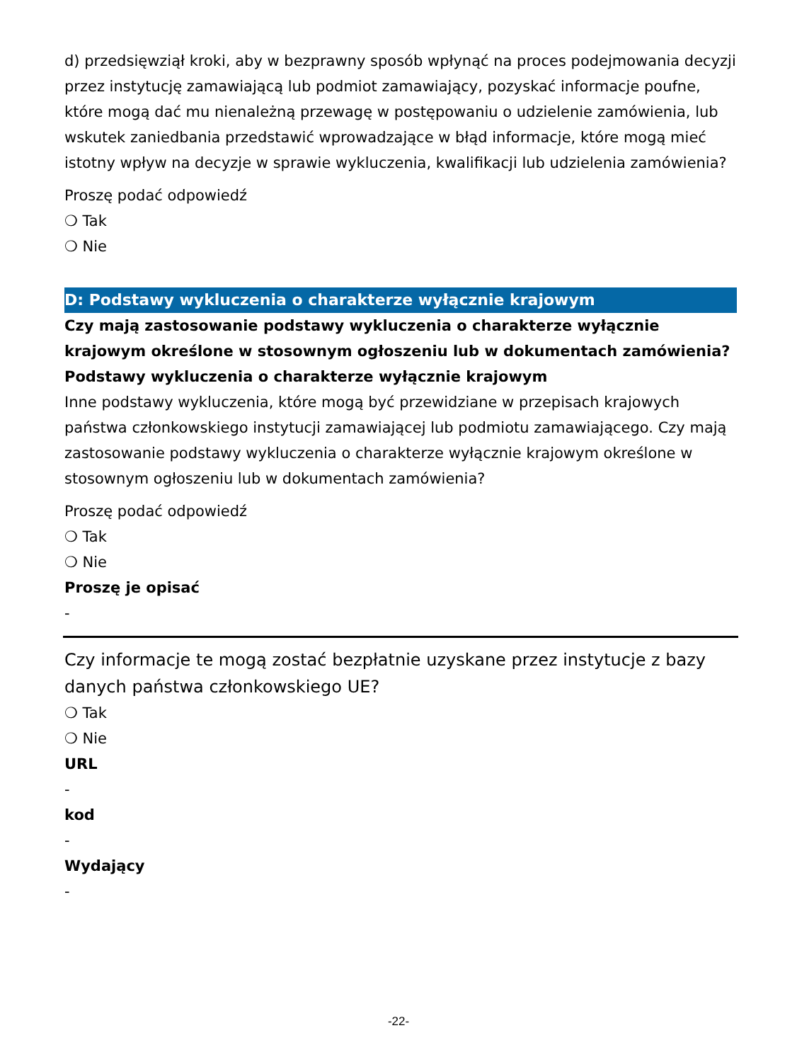d) przedsięwziął kroki, aby w bezprawny sposób wpłynąć na proces podejmowania decyzji przez instytucję zamawiającą lub podmiot zamawiający, pozyskać informacje poufne, które mogą dać mu nienależną przewagę w postępowaniu o udzielenie zamówienia, lub wskutek zaniedbania przedstawić wprowadzające w błąd informacje, które mogą mieć istotny wpływ na decyzje w sprawie wykluczenia, kwalifikacji lub udzielenia zamówienia?
Proszę podać odpowiedź
❍ Tak
❍ Nie
D: Podstawy wykluczenia o charakterze wyłącznie krajowym
Czy mają zastosowanie podstawy wykluczenia o charakterze wyłącznie krajowym określone w stosownym ogłoszeniu lub w dokumentach zamówienia?
Podstawy wykluczenia o charakterze wyłącznie krajowym
Inne podstawy wykluczenia, które mogą być przewidziane w przepisach krajowych państwa członkowskiego instytucji zamawiającej lub podmiotu zamawiającego. Czy mają zastosowanie podstawy wykluczenia o charakterze wyłącznie krajowym określone w stosownym ogłoszeniu lub w dokumentach zamówienia?
Proszę podać odpowiedź
❍ Tak
❍ Nie
Proszę je opisać
-
Czy informacje te mogą zostać bezpłatnie uzyskane przez instytucje z bazy danych państwa członkowskiego UE?
❍ Tak
❍ Nie
URL
-
kod
-
Wydający
-
-22-